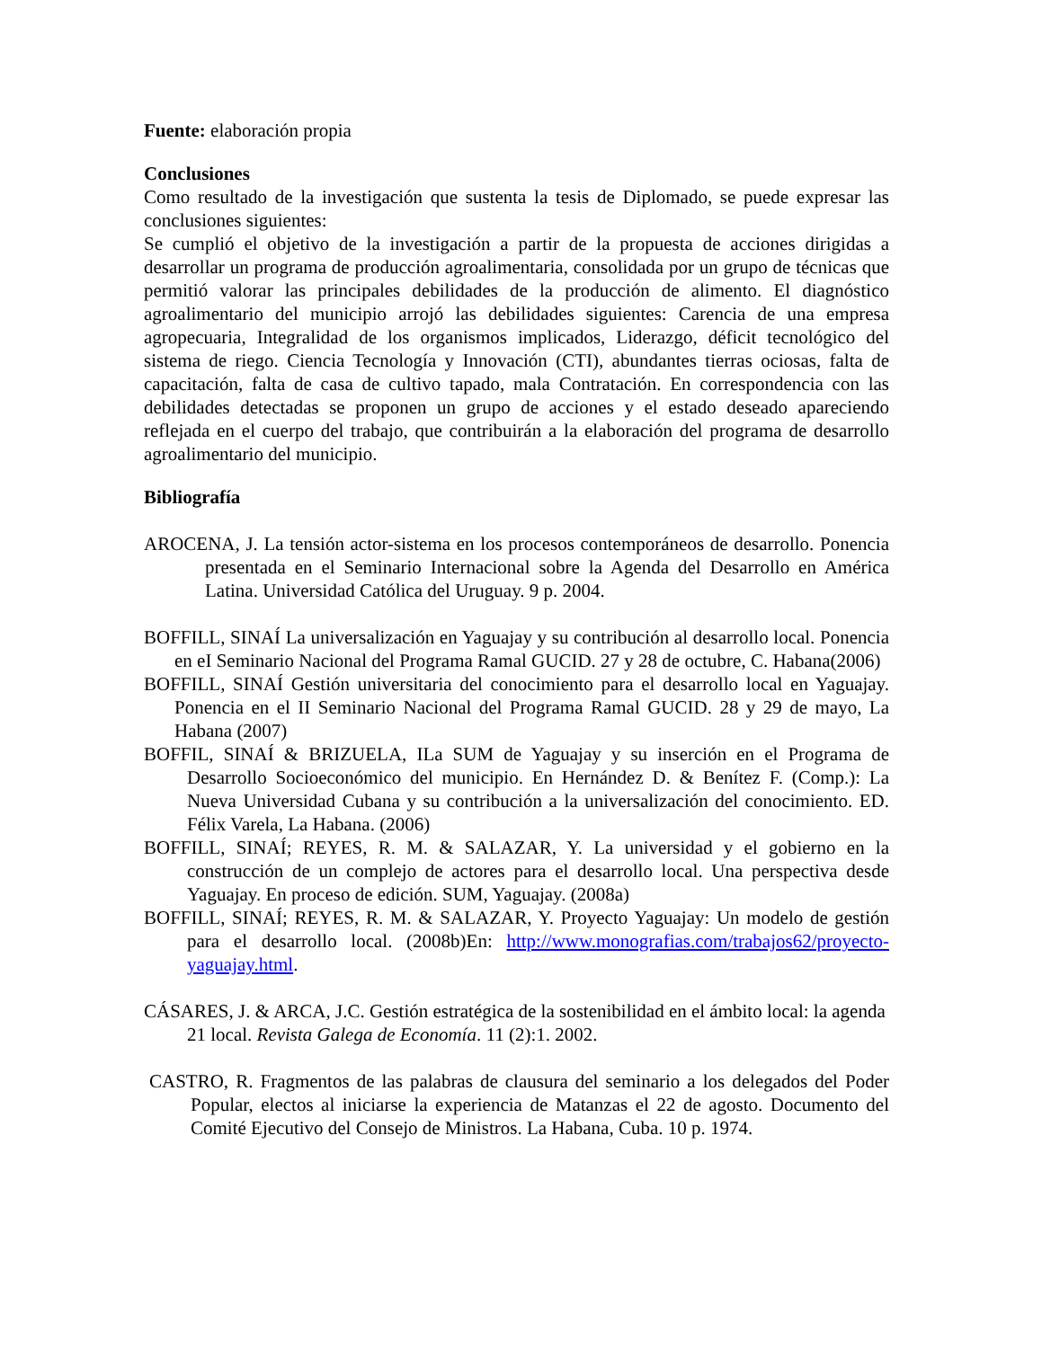Fuente: elaboración propia
Conclusiones
Como resultado de la investigación que sustenta la tesis de Diplomado, se puede expresar las conclusiones siguientes:
Se cumplió el objetivo de la investigación a partir de la propuesta de acciones dirigidas a desarrollar un programa de producción agroalimentaria, consolidada por un grupo de técnicas que permitió valorar las principales debilidades de la producción de alimento. El diagnóstico agroalimentario del municipio arrojó las debilidades siguientes: Carencia de una empresa agropecuaria, Integralidad de los organismos implicados, Liderazgo, déficit tecnológico del sistema de riego. Ciencia Tecnología y Innovación (CTI), abundantes tierras ociosas, falta de capacitación, falta de casa de cultivo tapado, mala Contratación. En correspondencia con las debilidades detectadas se proponen un grupo de acciones y el estado deseado apareciendo reflejada en el cuerpo del trabajo, que contribuirán a la elaboración del programa de desarrollo agroalimentario del municipio.
Bibliografía
AROCENA, J. La tensión actor-sistema en los procesos contemporáneos de desarrollo. Ponencia presentada en el Seminario Internacional sobre la Agenda del Desarrollo en América Latina. Universidad Católica del Uruguay. 9 p. 2004.
BOFFILL, SINAÍ La universalización en Yaguajay y su contribución al desarrollo local. Ponencia en eI Seminario Nacional del Programa Ramal GUCID. 27 y 28 de octubre, C. Habana(2006)
BOFFILL, SINAÍ Gestión universitaria del conocimiento para el desarrollo local en Yaguajay. Ponencia en el II Seminario Nacional del Programa Ramal GUCID. 28 y 29 de mayo, La Habana (2007)
BOFFIL, SINAÍ & BRIZUELA, ILa SUM de Yaguajay y su inserción en el Programa de Desarrollo Socioeconómico del municipio. En Hernández D. & Benítez F. (Comp.): La Nueva Universidad Cubana y su contribución a la universalización del conocimiento. ED. Félix Varela, La Habana. (2006)
BOFFILL, SINAÍ; REYES, R. M. & SALAZAR, Y. La universidad y el gobierno en la construcción de un complejo de actores para el desarrollo local. Una perspectiva desde Yaguajay. En proceso de edición. SUM, Yaguajay. (2008a)
BOFFILL, SINAÍ; REYES, R. M. & SALAZAR, Y. Proyecto Yaguajay: Un modelo de gestión para el desarrollo local. (2008b)En: http://www.monografias.com/trabajos62/proyecto-yaguajay.html.
CÁSARES, J. & ARCA, J.C. Gestión estratégica de la sostenibilidad en el ámbito local: la agenda 21 local. Revista Galega de Economía. 11 (2):1. 2002.
CASTRO, R. Fragmentos de las palabras de clausura del seminario a los delegados del Poder Popular, electos al iniciarse la experiencia de Matanzas el 22 de agosto. Documento del Comité Ejecutivo del Consejo de Ministros. La Habana, Cuba. 10 p. 1974.